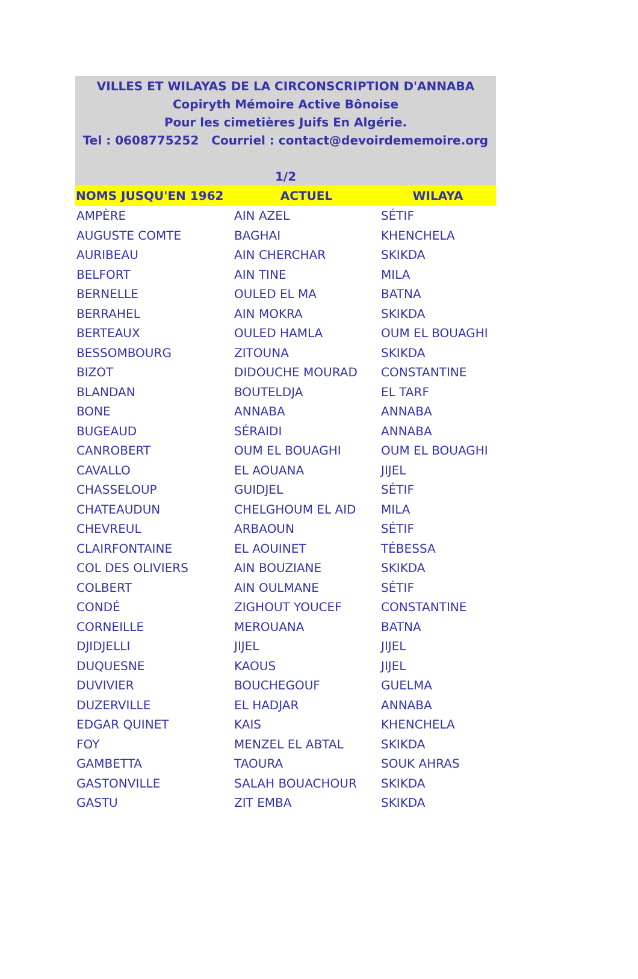VILLES ET WILAYAS DE LA CIRCONSCRIPTION D'ANNABA
Copiryth Mémoire Active Bônoise
Pour les cimetières Juifs En Algérie.
Tel : 0608775252 Courriel : contact@devoirdememoire.org
1/2
| NOMS JUSQU'EN 1962 | ACTUEL | WILAYA |
| --- | --- | --- |
| AMPÈRE | AIN AZEL | SÉTIF |
| AUGUSTE COMTE | BAGHAI | KHENCHELA |
| AURIBEAU | AIN CHERCHAR | SKIKDA |
| BELFORT | AIN TINE | MILA |
| BERNELLE | OULED EL MA | BATNA |
| BERRAHEL | AIN MOKRA | SKIKDA |
| BERTEAUX | OULED HAMLA | OUM EL BOUAGHI |
| BESSOMBOURG | ZITOUNA | SKIKDA |
| BIZOT | DIDOUCHE MOURAD | CONSTANTINE |
| BLANDAN | BOUTELDJA | EL TARF |
| BONE | ANNABA | ANNABA |
| BUGEAUD | SÉRAIDI | ANNABA |
| CANROBERT | OUM EL BOUAGHI | OUM EL BOUAGHI |
| CAVALLO | EL AOUANA | JIJEL |
| CHASSELOUP | GUIDJEL | SÉTIF |
| CHATEAUDUN | CHELGHOUM EL AID | MILA |
| CHEVREUL | ARBAOUN | SÉTIF |
| CLAIRFONTAINE | EL AOUINET | TÉBESSA |
| COL DES OLIVIERS | AIN BOUZIANE | SKIKDA |
| COLBERT | AIN OULMANE | SÉTIF |
| CONDÉ | ZIGHOUT YOUCEF | CONSTANTINE |
| CORNEILLE | MEROUANA | BATNA |
| DJIDJELLI | JIJEL | JIJEL |
| DUQUESNE | KAOUS | JIJEL |
| DUVIVIER | BOUCHEGOUF | GUELMA |
| DUZERVILLE | EL HADJAR | ANNABA |
| EDGAR QUINET | KAIS | KHENCHELA |
| FOY | MENZEL EL ABTAL | SKIKDA |
| GAMBETTA | TAOURA | SOUK AHRAS |
| GASTONVILLE | SALAH BOUACHOUR | SKIKDA |
| GASTU | ZIT EMBA | SKIKDA |